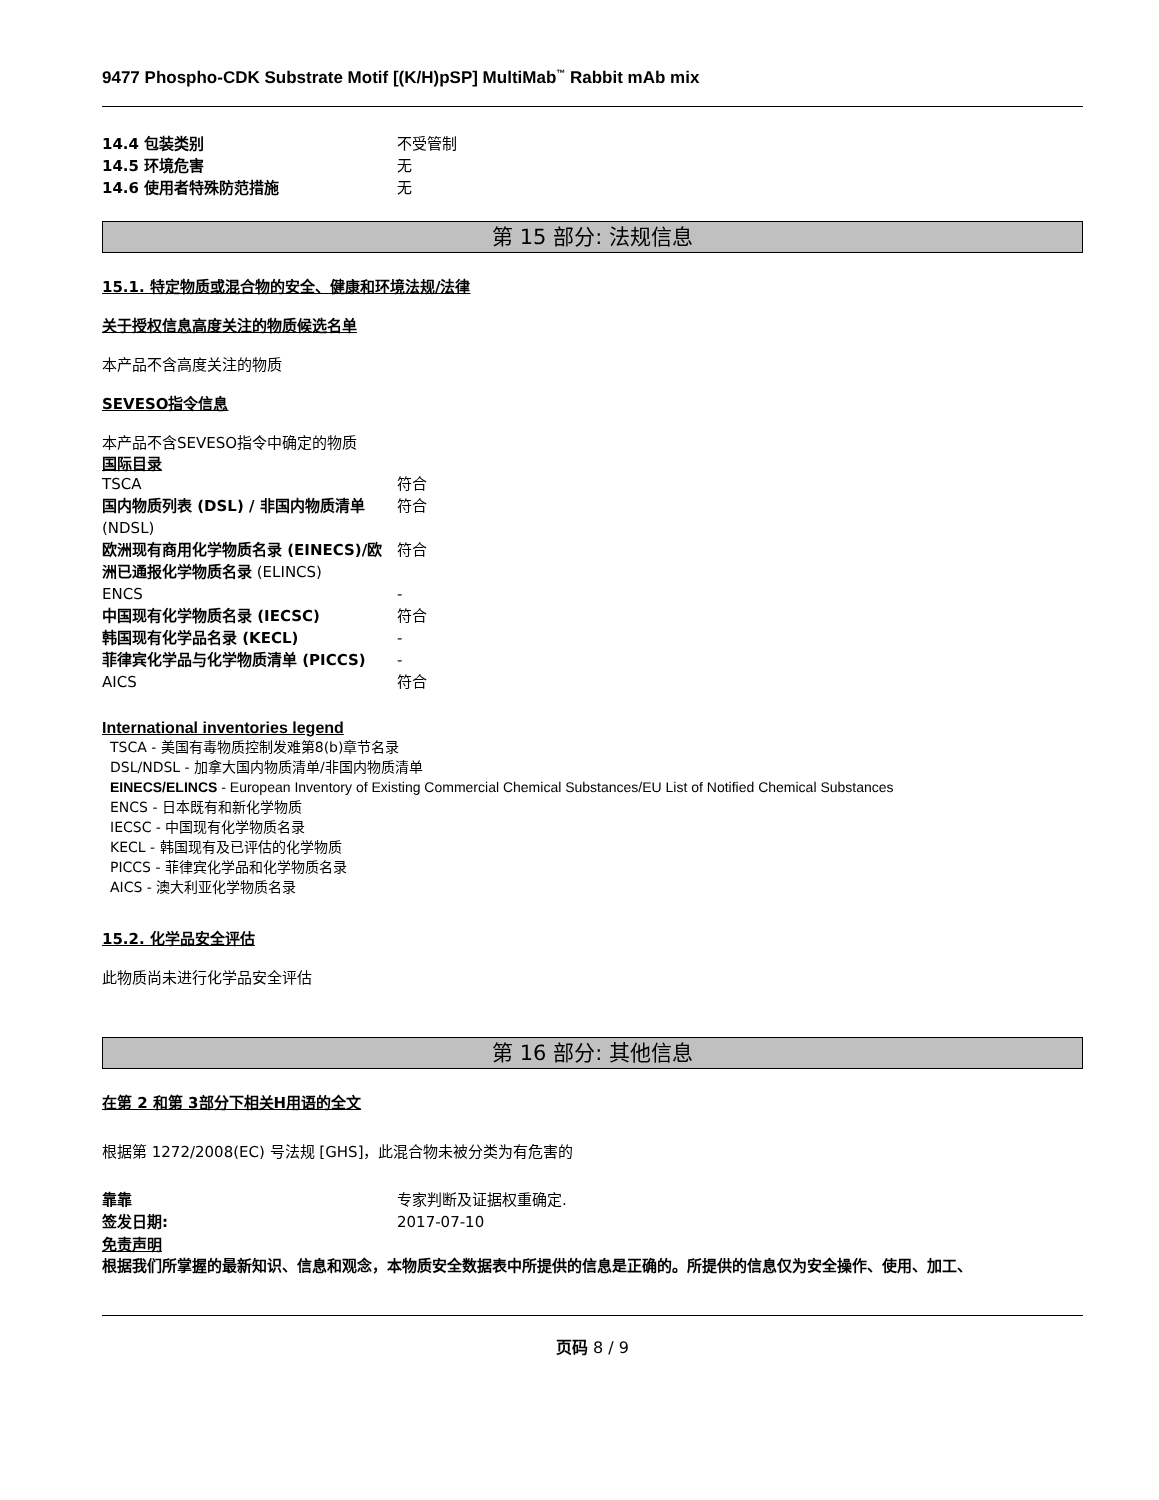9477 Phospho-CDK Substrate Motif [(K/H)pSP] MultiMab<sup>™</sup> Rabbit mAb mix
14.4 包装类别 不受管制
14.5 环境危害 无
14.6 使用者特殊防范措施 无
第 15 部分: 法规信息
15.1. 特定物质或混合物的安全、健康和环境法规/法律
关于授权信息高度关注的物质候选名单
本产品不含高度关注的物质
SEVESO指令信息
本产品不含SEVESO指令中确定的物质
国际目录
TSCA 符合
国内物质列表 (DSL) / 非国内物质清单 (NDSL)
符合
欧洲现有商用化学物质名录 (EINECS)/欧洲已通报化学物质名录 (ELINCS)
符合
ENCS -
中国现有化学物质名录 (IECSC) 符合
韩国现有化学品名录 (KECL) -
菲律宾化学品与化学物质清单 (PICCS) -
AICS 符合
International inventories legend
TSCA - 美国有毒物质控制发难第8(b)章节名录
DSL/NDSL - 加拿大国内物质清单/非国内物质清单
EINECS/ELINCS - European Inventory of Existing Commercial Chemical Substances/EU List of Notified Chemical Substances
ENCS - 日本既有和新化学物质
IECSC - 中国现有化学物质名录
KECL - 韩国现有及已评估的化学物质
PICCS - 菲律宾化学品和化学物质名录
AICS - 澳大利亚化学物质名录
15.2. 化学品安全评估
此物质尚未进行化学品安全评估
第 16 部分: 其他信息
在第 2 和第 3部分下相关H用语的全文
根据第 1272/2008(EC) 号法规 [GHS]，此混合物未被分类为有危害的
靠靠 专家判断及证据权重确定.
签发日期: 2017-07-10
免责声明
根据我们所掌握的最新知识、信息和观念，本物质安全数据表中所提供的信息是正确的。所提供的信息仅为安全操作、使用、加工、
页码 8 / 9